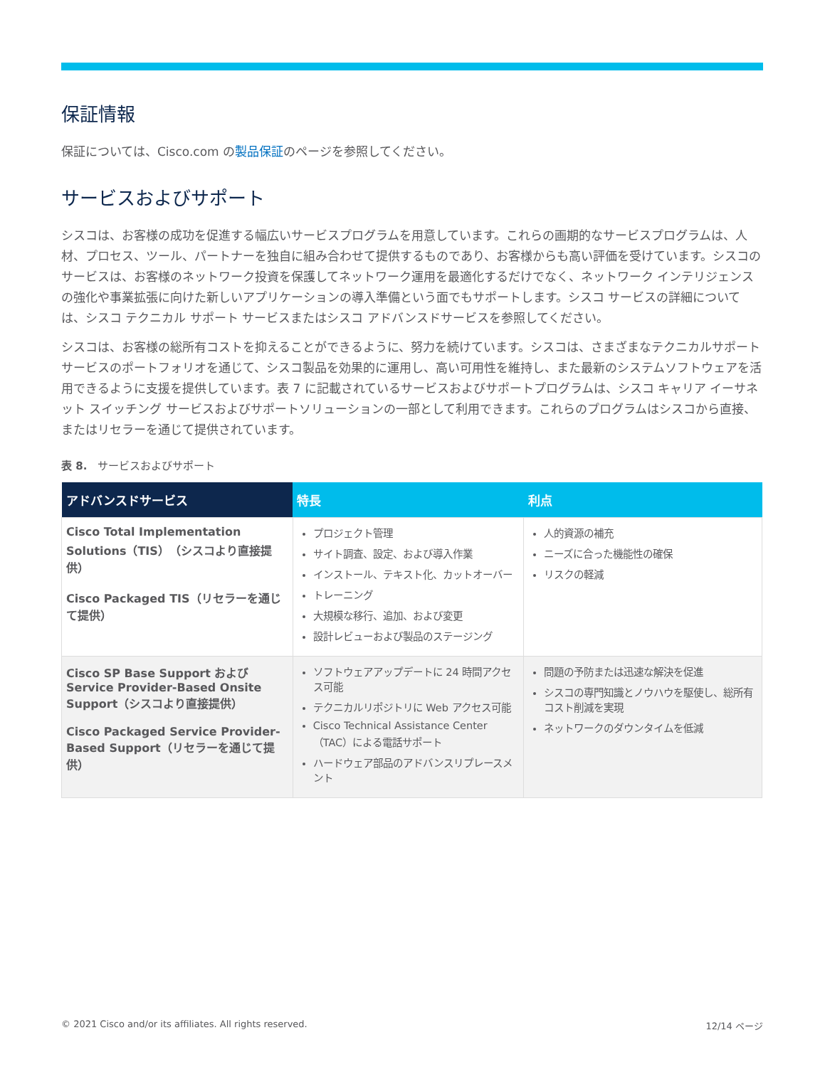保証情報
保証については、Cisco.com の製品保証のページを参照してください。
サービスおよびサポート
シスコは、お客様の成功を促進する幅広いサービスプログラムを用意しています。これらの画期的なサービスプログラムは、人材、プロセス、ツール、パートナーを独自に組み合わせて提供するものであり、お客様からも高い評価を受けています。シスコのサービスは、お客様のネットワーク投資を保護してネットワーク運用を最適化するだけでなく、ネットワーク インテリジェンスの強化や事業拡張に向けた新しいアプリケーションの導入準備という面でもサポートします。シスコ サービスの詳細については、シスコ テクニカル サポート サービスまたはシスコ アドバンスドサービスを参照してください。
シスコは、お客様の総所有コストを抑えることができるように、努力を続けています。シスコは、さまざまなテクニカルサポートサービスのポートフォリオを通じて、シスコ製品を効果的に運用し、高い可用性を維持し、また最新のシステムソフトウェアを活用できるように支援を提供しています。表 7 に記載されているサービスおよびサポートプログラムは、シスコ キャリア イーサネット スイッチング サービスおよびサポートソリューションの一部として利用できます。これらのプログラムはシスコから直接、またはリセラーを通じて提供されています。
表 8.　サービスおよびサポート
| アドバンスドサービス | 特長 | 利点 |
| --- | --- | --- |
| Cisco Total Implementation Solutions（TIS）（シスコより直接提供） Cisco Packaged TIS（リセラーを通じて提供） | プロジェクト管理 サイト調査、設定、および導入作業 インストール、テキスト化、カットオーバー トレーニング 大規模な移行、追加、および変更 設計レビューおよび製品のステージング | 人的資源の補充 ニーズに合った機能性の確保 リスクの軽減 |
| Cisco SP Base Support および Service Provider-Based Onsite Support（シスコより直接提供） Cisco Packaged Service Provider-Based Support（リセラーを通じて提供） | ソフトウェアアップデートに 24 時間アクセス可能 テクニカルリポジトリに Web アクセス可能 Cisco Technical Assistance Center（TAC）による電話サポート ハードウェア部品のアドバンスリプレースメント | 問題の予防または迅速な解決を促進 シスコの専門知識とノウハウを駆使し、総所有コスト削減を実現 ネットワークのダウンタイムを低減 |
© 2021 Cisco and/or its affiliates. All rights reserved. 12/14 ページ